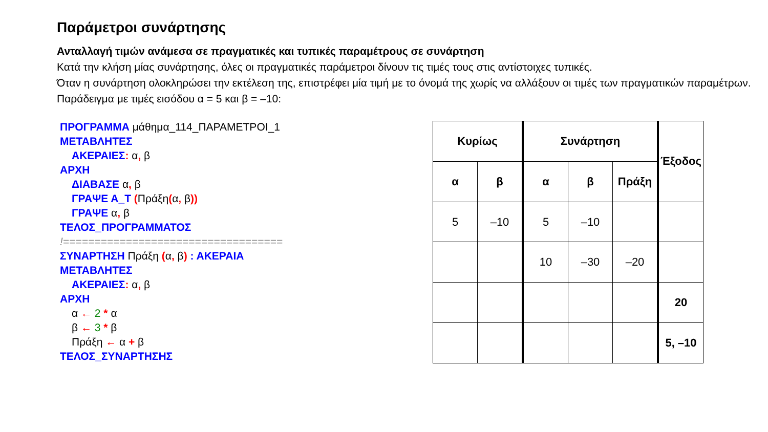Παράμετροι συνάρτησης
Ανταλλαγή τιμών ανάμεσα σε πραγματικές και τυπικές παραμέτρους σε συνάρτηση
Κατά την κλήση μίας συνάρτησης, όλες οι πραγματικές παράμετροι δίνουν τις τιμές τους στις αντίστοιχες τυπικές.
Όταν η συνάρτηση ολοκληρώσει την εκτέλεση της, επιστρέφει μία τιμή με το όνομά της χωρίς να αλλάξουν οι τιμές των πραγματικών παραμέτρων.
Παράδειγμα με τιμές εισόδου α = 5 και β = –10:
ΠΡΟΓΡΑΜΜΑ μάθημα_114_ΠΑΡΑΜΕΤΡΟΙ_1
ΜΕΤΑΒΛΗΤΕΣ
ΑΚΕΡΑΙΕΣ: α, β
ΑΡΧΗ
ΔΙΑΒΑΣΕ α, β
ΓΡΑΨΕ Α_Τ (Πράξη(α, β))
ΓΡΑΨΕ α, β
ΤΕΛΟΣ_ΠΡΟΓΡΑΜΜΑΤΟΣ
!===================================
ΣΥΝΑΡΤΗΣΗ Πράξη (α, β) : ΑΚΕΡΑΙΑ
ΜΕΤΑΒΛΗΤΕΣ
ΑΚΕΡΑΙΕΣ: α, β
ΑΡΧΗ
α ← 2 * α
β ← 3 * β
Πράξη ← α + β
ΤΕΛΟΣ_ΣΥΝΑΡΤΗΣΗΣ
| Κυρίως | | Συνάρτηση | | | Έξοδος |
| --- | --- | --- | --- | --- | --- |
| α | β | α | β | Πράξη | |
| 5 | –10 | 5 | –10 | | |
| | | 10 | –30 | –20 | |
| | | | | | 20 |
| | | | | | 5, –10 |